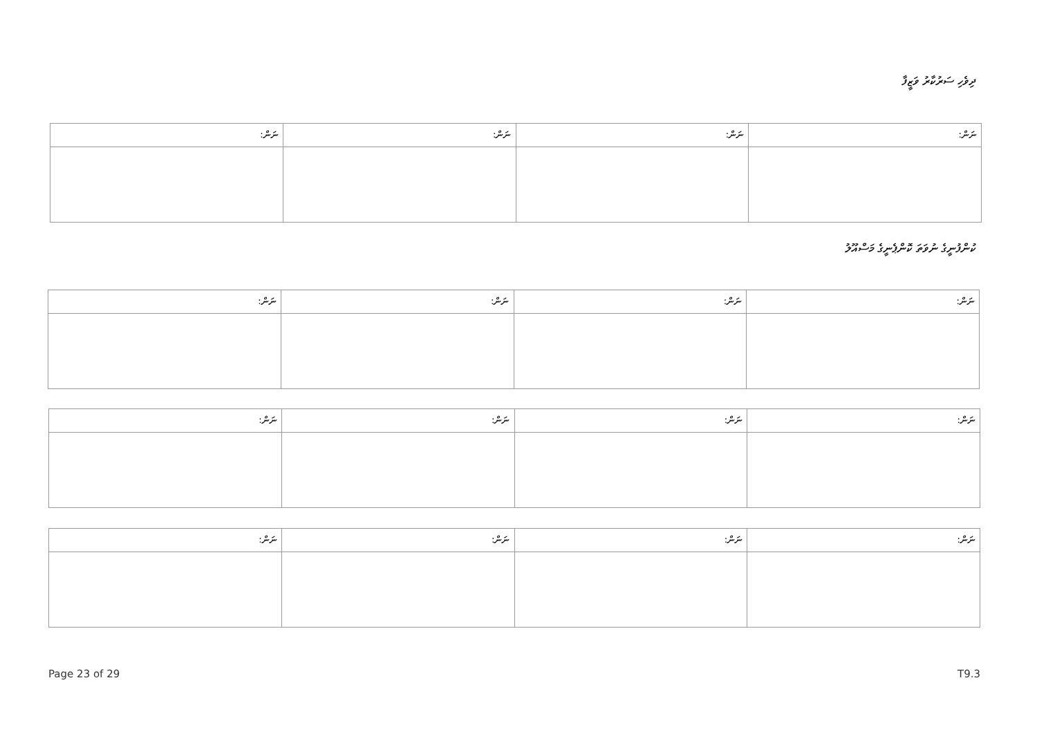ދިވެހި ސަރުކާރު ވަޒީފާ
| ނަން: | ނަން: | ނަން: | ނަން: |
| --- | --- | --- | --- |
ކުންފުނީގެ ނުވަތަ ކޮންޕެނީގެ މަސްއޫލު
| ނަން: | ނަން: | ނަން: | ނަން: |
| --- | --- | --- | --- |
| ނަން: | ނަން: | ނަން: | ނަން: |
| --- | --- | --- | --- |
| ނަން: | ނަން: | ނަން: | ނަން: |
| --- | --- | --- | --- |
Page 23 of 29 T9.3